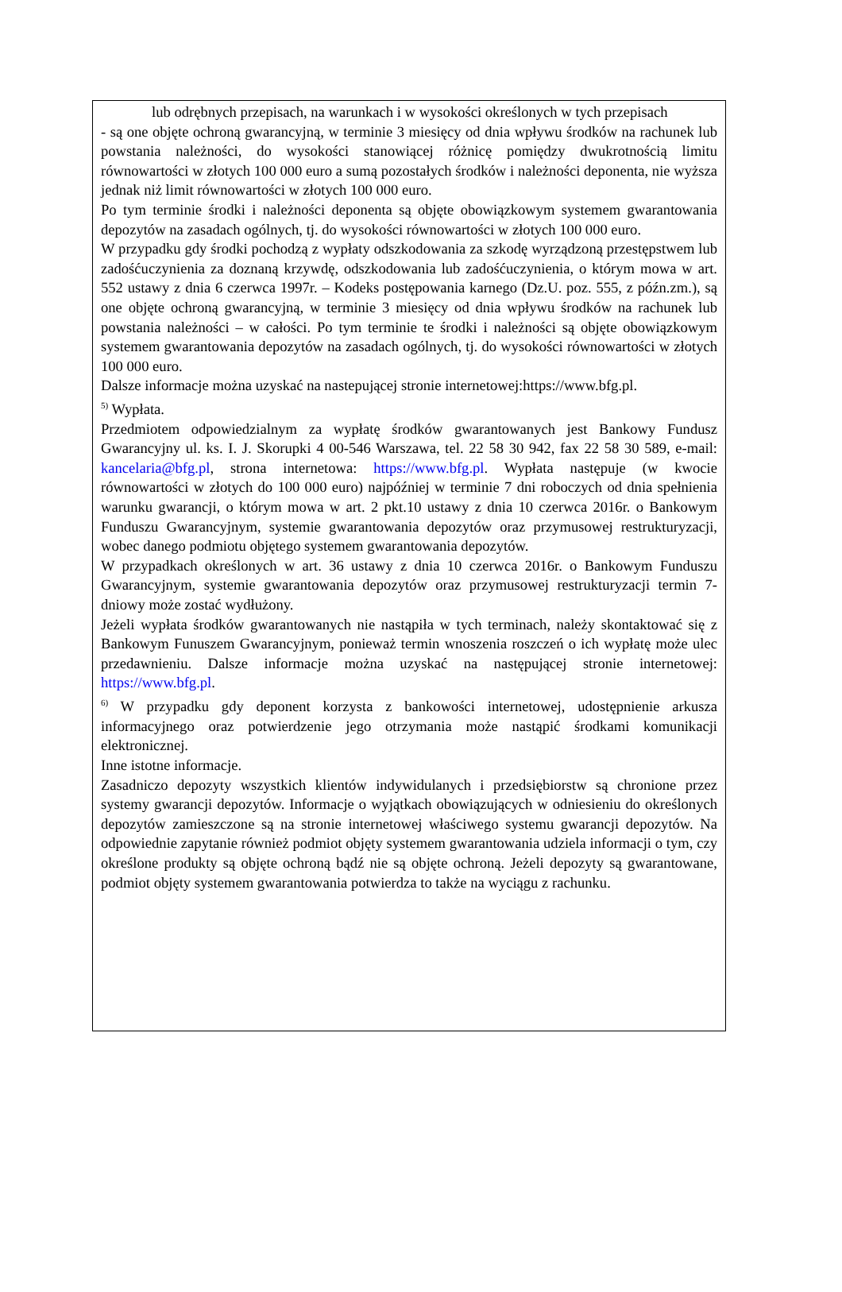lub odrębnych przepisach, na warunkach i w wysokości określonych w tych przepisach
- są one objęte ochroną gwarancyjną, w terminie 3 miesięcy od dnia wpływu środków na rachunek lub powstania należności, do wysokości stanowiącej różnicę pomiędzy dwukrotnością limitu równowartości w złotych 100 000 euro a sumą pozostałych środków i należności deponenta, nie wyższa jednak niż limit równowartości w złotych 100 000 euro.
Po tym terminie środki i należności deponenta są objęte obowiązkowym systemem gwarantowania depozytów na zasadach ogólnych, tj. do wysokości równowartości w złotych 100 000 euro.
W przypadku gdy środki pochodzą z wypłaty odszkodowania za szkodę wyrządzoną przestępstwem lub zadośćuczynienia za doznaną krzywdę, odszkodowania lub zadośćuczynienia, o którym mowa w art. 552 ustawy z dnia 6 czerwca 1997r. – Kodeks postępowania karnego (Dz.U. poz. 555, z późn.zm.), są one objęte ochroną gwarancyjną, w terminie 3 miesięcy od dnia wpływu środków na rachunek lub powstania należności – w całości. Po tym terminie te środki i należności są objęte obowiązkowym systemem gwarantowania depozytów na zasadach ogólnych, tj. do wysokości równowartości w złotych 100 000 euro.
Dalsze informacje można uzyskać na nastepującej stronie internetowej:https://www.bfg.pl.
<sup>5)</sup> Wypłata.
Przedmiotem odpowiedzialnym za wypłatę środków gwarantowanych jest Bankowy Fundusz Gwarancyjny ul. ks. I. J. Skorupki 4 00-546 Warszawa, tel. 22 58 30 942, fax 22 58 30 589, e-mail: kancelaria@bfg.pl, strona internetowa: https://www.bfg.pl. Wypłata następuje (w kwocie równowartości w złotych do 100 000 euro) najpóźniej w terminie 7 dni roboczych od dnia spełnienia warunku gwarancji, o którym mowa w art. 2 pkt.10 ustawy z dnia 10 czerwca 2016r. o Bankowym Funduszu Gwarancyjnym, systemie gwarantowania depozytów oraz przymusowej restrukturyzacji, wobec danego podmiotu objętego systemem gwarantowania depozytów.
W przypadkach określonych w art. 36 ustawy z dnia 10 czerwca 2016r. o Bankowym Funduszu Gwarancyjnym, systemie gwarantowania depozytów oraz przymusowej restrukturyzacji termin 7-dniowy może zostać wydłużony.
Jeżeli wypłata środków gwarantowanych nie nastąpiła w tych terminach, należy skontaktować się z Bankowym Funuszem Gwarancyjnym, ponieważ termin wnoszenia roszczeń o ich wypłatę może ulec przedawnieniu. Dalsze informacje można uzyskać na następującej stronie internetowej: https://www.bfg.pl.
<sup>6)</sup> W przypadku gdy deponent korzysta z bankowości internetowej, udostępnienie arkusza informacyjnego oraz potwierdzenie jego otrzymania może nastąpić środkami komunikacji elektronicznej.
Inne istotne informacje.
Zasadniczo depozyty wszystkich klientów indywidulanych i przedsiębiorstw są chronione przez systemy gwarancji depozytów. Informacje o wyjątkach obowiązujących w odniesieniu do określonych depozytów zamieszczone są na stronie internetowej właściwego systemu gwarancji depozytów. Na odpowiednie zapytanie również podmiot objęty systemem gwarantowania udziela informacji o tym, czy określone produkty są objęte ochroną bądź nie są objęte ochroną. Jeżeli depozyty są gwarantowane, podmiot objęty systemem gwarantowania potwierdza to także na wyciągu z rachunku.